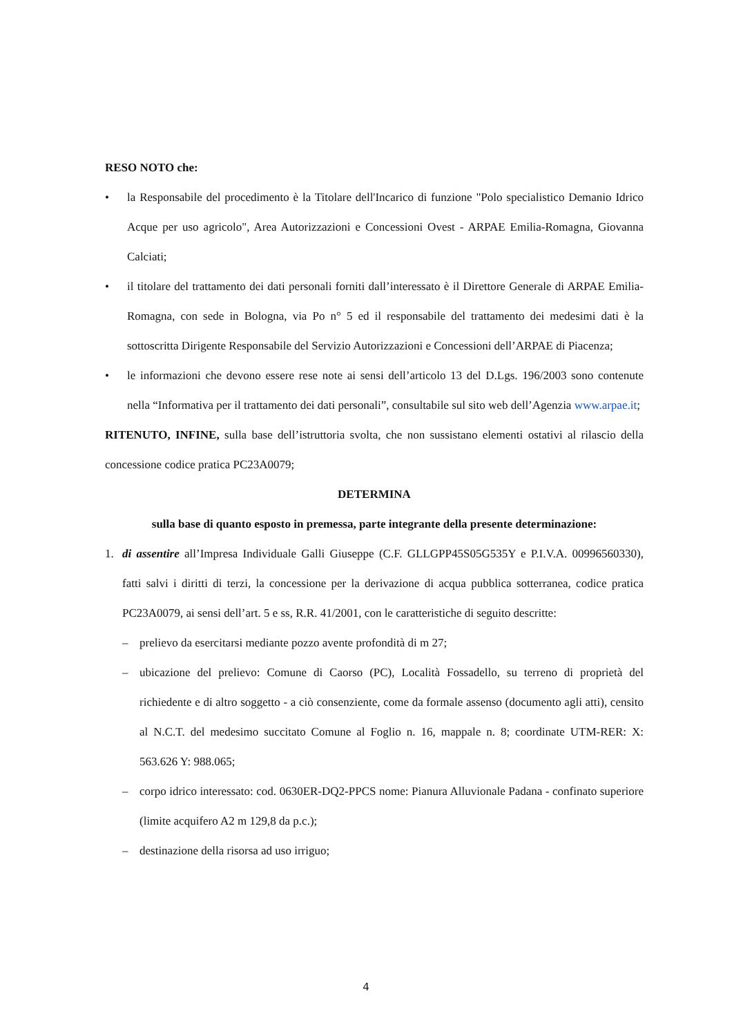RESO NOTO che:
• la Responsabile del procedimento è la Titolare dell'Incarico di funzione "Polo specialistico Demanio Idrico Acque per uso agricolo", Area Autorizzazioni e Concessioni Ovest - ARPAE Emilia-Romagna, Giovanna Calciati;
• il titolare del trattamento dei dati personali forniti dall’interessato è il Direttore Generale di ARPAE Emilia-Romagna, con sede in Bologna, via Po n° 5 ed il responsabile del trattamento dei medesimi dati è la sottoscritta Dirigente Responsabile del Servizio Autorizzazioni e Concessioni dell’ARPAE di Piacenza;
• le informazioni che devono essere rese note ai sensi dell’articolo 13 del D.Lgs. 196/2003 sono contenute nella “Informativa per il trattamento dei dati personali”, consultabile sul sito web dell’Agenzia www.arpae.it;
RITENUTO, INFINE, sulla base dell’istruttoria svolta, che non sussistano elementi ostativi al rilascio della concessione codice pratica PC23A0079;
DETERMINA
sulla base di quanto esposto in premessa, parte integrante della presente determinazione:
1. di assentire all’Impresa Individuale Galli Giuseppe (C.F. GLLGPP45S05G535Y e P.I.V.A. 00996560330), fatti salvi i diritti di terzi, la concessione per la derivazione di acqua pubblica sotterranea, codice pratica PC23A0079, ai sensi dell’art. 5 e ss, R.R. 41/2001, con le caratteristiche di seguito descritte:
– prelievo da esercitarsi mediante pozzo avente profondità di m 27;
– ubicazione del prelievo: Comune di Caorso (PC), Località Fossadello, su terreno di proprietà del richiedente e di altro soggetto - a ciò consenziente, come da formale assenso (documento agli atti), censito al N.C.T. del medesimo succitato Comune al Foglio n. 16, mappale n. 8; coordinate UTM-RER: X: 563.626 Y: 988.065;
– corpo idrico interessato: cod. 0630ER-DQ2-PPCS nome: Pianura Alluvionale Padana - confinato superiore (limite acquifero A2 m 129,8 da p.c.);
– destinazione della risorsa ad uso irriguo;
4